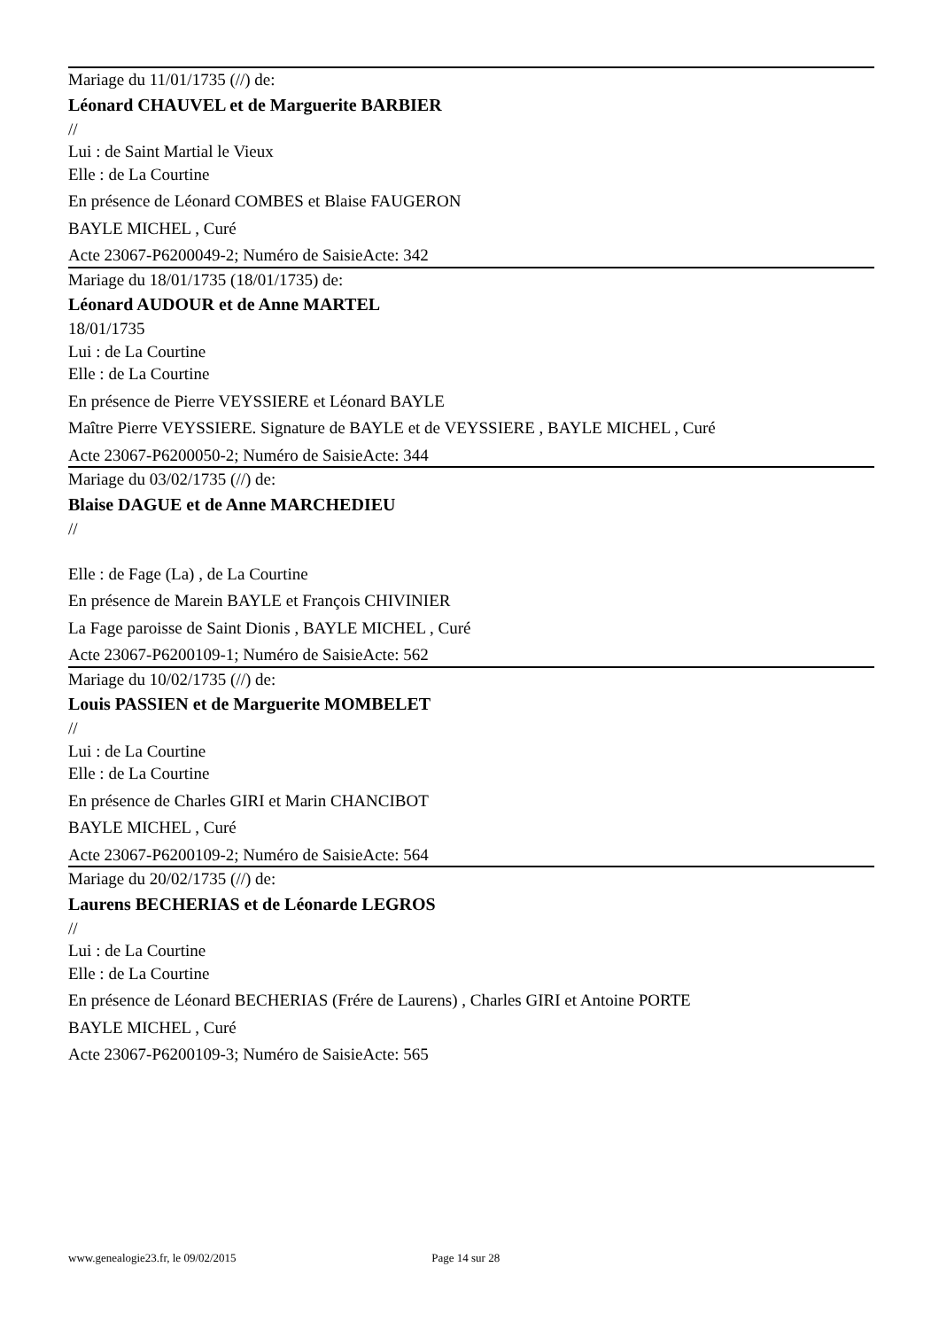Mariage du 11/01/1735 (//) de:
Léonard CHAUVEL et de Marguerite BARBIER
//
Lui : de Saint Martial le Vieux
Elle : de La Courtine
En présence de Léonard COMBES et Blaise FAUGERON
BAYLE MICHEL , Curé
Acte 23067-P6200049-2; Numéro de SaisieActe: 342
Mariage du 18/01/1735 (18/01/1735) de:
Léonard AUDOUR et de Anne MARTEL
18/01/1735
Lui : de La Courtine
Elle : de La Courtine
En présence de Pierre VEYSSIERE et Léonard BAYLE
Maître Pierre VEYSSIERE. Signature de BAYLE et de VEYSSIERE , BAYLE MICHEL , Curé
Acte 23067-P6200050-2; Numéro de SaisieActe: 344
Mariage du 03/02/1735 (//) de:
Blaise DAGUE et de Anne MARCHEDIEU
//
Elle : de Fage (La) , de La Courtine
En présence de Marein BAYLE et François CHIVINIER
La Fage paroisse de Saint Dionis , BAYLE MICHEL , Curé
Acte 23067-P6200109-1; Numéro de SaisieActe: 562
Mariage du 10/02/1735 (//) de:
Louis PASSIEN et de Marguerite MOMBELET
//
Lui : de La Courtine
Elle : de La Courtine
En présence de Charles GIRI et Marin CHANCIBOT
BAYLE MICHEL , Curé
Acte 23067-P6200109-2; Numéro de SaisieActe: 564
Mariage du 20/02/1735 (//) de:
Laurens BECHERIAS et de Léonarde LEGROS
//
Lui : de La Courtine
Elle : de La Courtine
En présence de Léonard BECHERIAS (Frére de Laurens) , Charles GIRI et Antoine PORTE
BAYLE MICHEL , Curé
Acte 23067-P6200109-3; Numéro de SaisieActe: 565
www.genealogie23.fr, le 09/02/2015 Page 14 sur 28